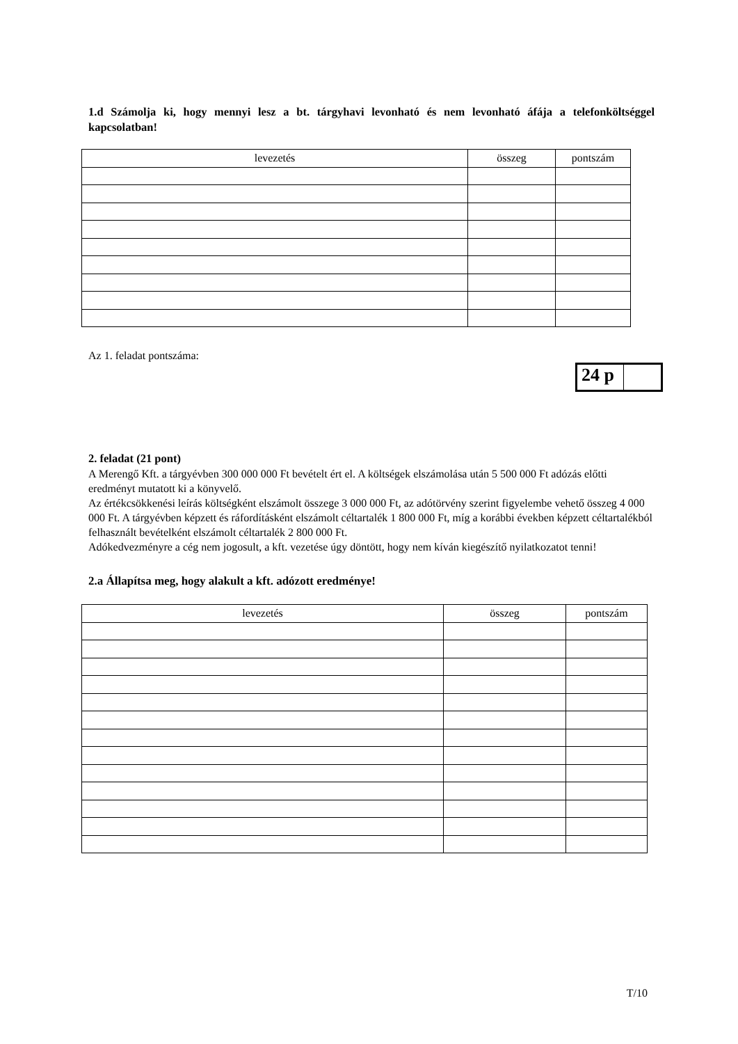1.d Számolja ki, hogy mennyi lesz a bt. tárgyhavi levonható és nem levonható áfája a telefonköltséggel kapcsolatban!
| levezetés | összeg | pontszám |
| --- | --- | --- |
Az 1. feladat pontszáma:
24 p
2. feladat (21 pont)
A Merengő Kft. a tárgyévben 300 000 000 Ft bevételt ért el. A költségek elszámolása után 5 500 000 Ft adózás előtti eredményt mutatott ki a könyvelő.
Az értékcsökkenési leírás költségként elszámolt összege 3 000 000 Ft, az adótörvény szerint figyelembe vehető összeg 4 000 000 Ft. A tárgyévben képzett és ráfordításként elszámolt céltartalék 1 800 000 Ft, míg a korábbi években képzett céltartalékból felhasznált bevételként elszámolt céltartalék 2 800 000 Ft.
Adókedvezményre a cég nem jogosult, a kft. vezetése úgy döntött, hogy nem kíván kiegészítő nyilatkozatot tenni!
2.a Állapítsa meg, hogy alakult a kft. adózott eredménye!
| levezetés | összeg | pontszám |
| --- | --- | --- |
T/10